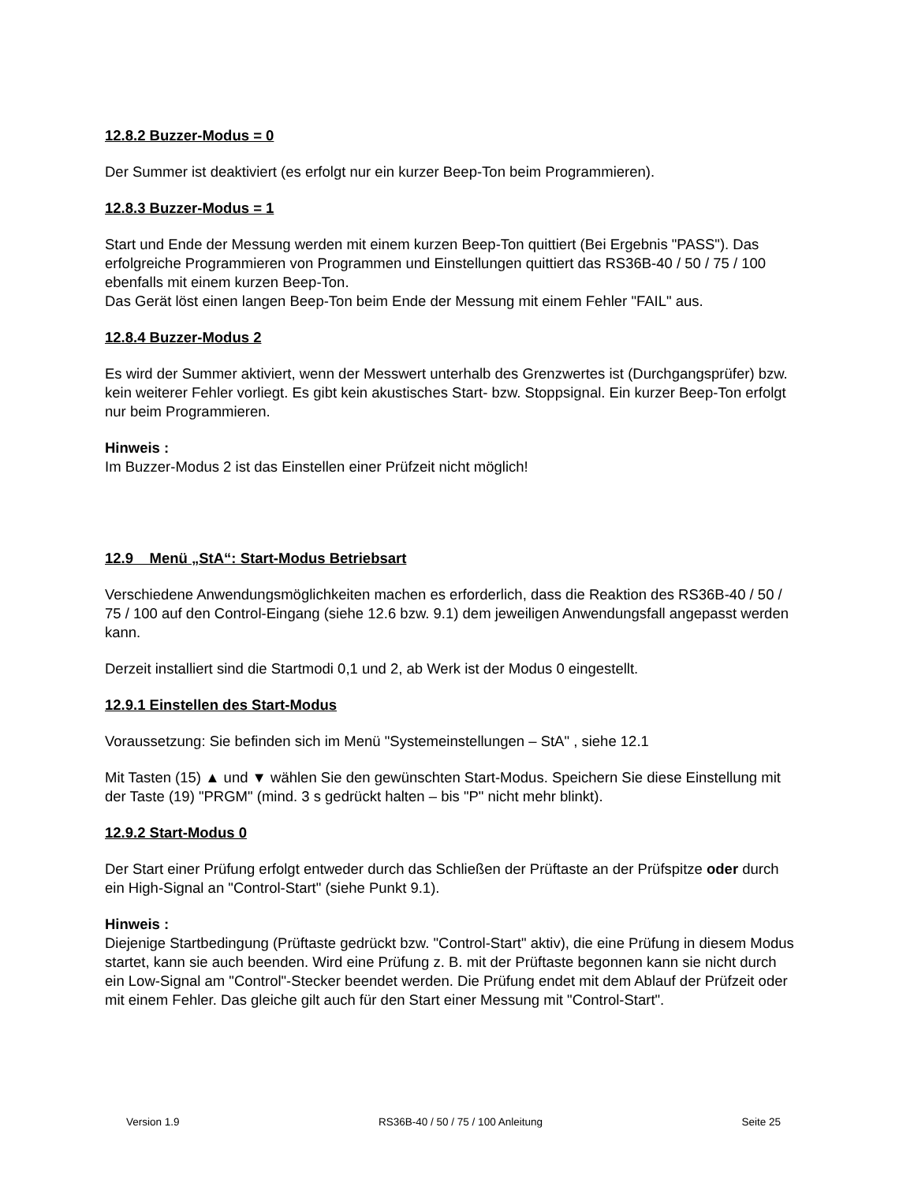12.8.2 Buzzer-Modus = 0
Der Summer ist deaktiviert (es erfolgt nur ein kurzer Beep-Ton beim Programmieren).
12.8.3 Buzzer-Modus = 1
Start und Ende der Messung werden mit einem kurzen Beep-Ton quittiert (Bei Ergebnis "PASS"). Das erfolgreiche Programmieren von Programmen und Einstellungen quittiert das RS36B-40 / 50 / 75 / 100 ebenfalls mit einem kurzen Beep-Ton.
Das Gerät löst einen langen Beep-Ton beim Ende der Messung mit einem Fehler "FAIL" aus.
12.8.4 Buzzer-Modus 2
Es wird der Summer aktiviert, wenn der Messwert unterhalb des Grenzwertes ist (Durchgangsprüfer) bzw. kein weiterer Fehler vorliegt. Es gibt kein akustisches Start- bzw. Stoppsignal. Ein kurzer Beep-Ton erfolgt nur beim Programmieren.
Hinweis :
Im Buzzer-Modus 2 ist das Einstellen einer Prüfzeit nicht möglich!
12.9 Menü „StA“: Start-Modus Betriebsart
Verschiedene Anwendungsmöglichkeiten machen es erforderlich, dass die Reaktion des RS36B-40 / 50 / 75 / 100 auf den Control-Eingang (siehe 12.6 bzw. 9.1) dem jeweiligen Anwendungsfall angepasst werden kann.
Derzeit installiert sind die Startmodi 0,1 und 2, ab Werk ist der Modus 0 eingestellt.
12.9.1 Einstellen des Start-Modus
Voraussetzung: Sie befinden sich im Menü "Systemeinstellungen – StA" , siehe 12.1
Mit Tasten (15) ▲ und ▼ wählen Sie den gewünschten Start-Modus. Speichern Sie diese Einstellung mit der Taste (19) "PRGM" (mind. 3 s gedrückt halten – bis "P" nicht mehr blinkt).
12.9.2 Start-Modus 0
Der Start einer Prüfung erfolgt entweder durch das Schließen der Prüftaste an der Prüfspitze oder durch ein High-Signal an "Control-Start" (siehe Punkt 9.1).
Hinweis :
Diejenige Startbedingung (Prüftaste gedrückt bzw. "Control-Start" aktiv), die eine Prüfung in diesem Modus startet, kann sie auch beenden. Wird eine Prüfung z. B. mit der Prüftaste begonnen kann sie nicht durch ein Low-Signal am "Control"-Stecker beendet werden. Die Prüfung endet mit dem Ablauf der Prüfzeit oder mit einem Fehler. Das gleiche gilt auch für den Start einer Messung mit "Control-Start".
Version 1.9 RS36B-40 / 50 / 75 / 100 Anleitung Seite 25